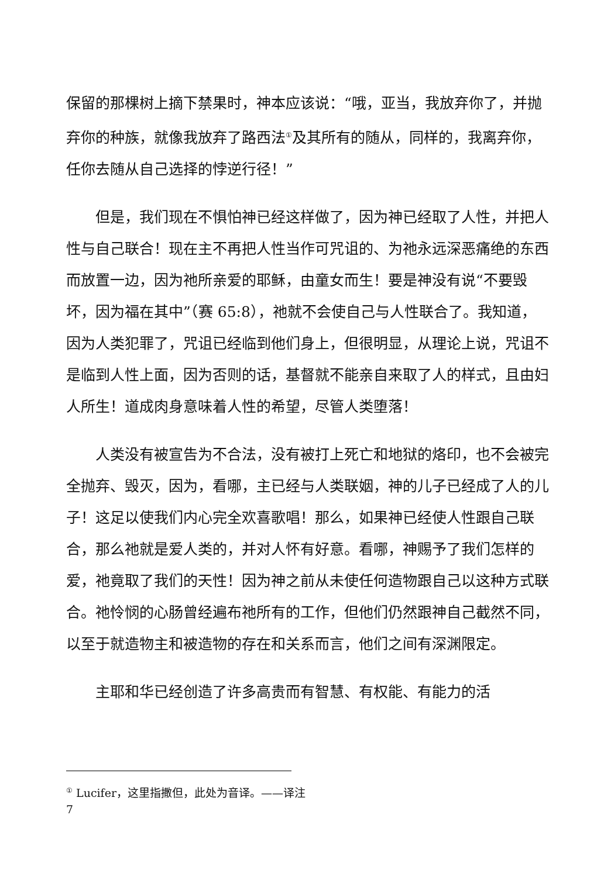保留的那棵树上摘下禁果时，神本应该说：“哦，亚当，我放弃你了，并抛弃你的种族，就像我放弃了路西法<sup>①</sup>及其所有的随从，同样的，我离弃你，任你去随从自己选择的悖逆行径！”
但是，我们现在不惧怕神已经这样做了，因为神已经取了人性，并把人性与自己联合！现在主不再把人性当作可咒诅的、为祂永远深恶痛绝的东西而放置一边，因为祂所亲爱的耶稣，由童女而生！要是神没有说“不要毁坏，因为福在其中”（赛 65:8），祂就不会使自己与人性联合了。我知道，因为人类犯罪了，咒诅已经临到他们身上，但很明显，从理论上说，咒诅不是临到人性上面，因为否则的话，基督就不能亲自来取了人的样式，且由妇人所生！道成肉身意味着人性的希望，尽管人类堕落！
人类没有被宣告为不合法，没有被打上死亡和地狱的烙印，也不会被完全抛弃、毁灭，因为，看哪，主已经与人类联姻，神的儿子已经成了人的儿子！这足以使我们内心完全欢喜歌唱！那么，如果神已经使人性跟自己联合，那么祂就是爱人类的，并对人怀有好意。看哪，神赐予了我们怎样的爱，祂竟取了我们的天性！因为神之前从未使任何造物跟自己以这种方式联合。祂怜悯的心肠曾经遍布祂所有的工作，但他们仍然跟神自己截然不同，以至于就造物主和被造物的存在和关系而言，他们之间有深渊限定。
主耶和华已经创造了许多高贵而有智慧、有权能、有能力的活
<sup>①</sup> Lucifer，这里指撒但，此处为音译。——译注
7